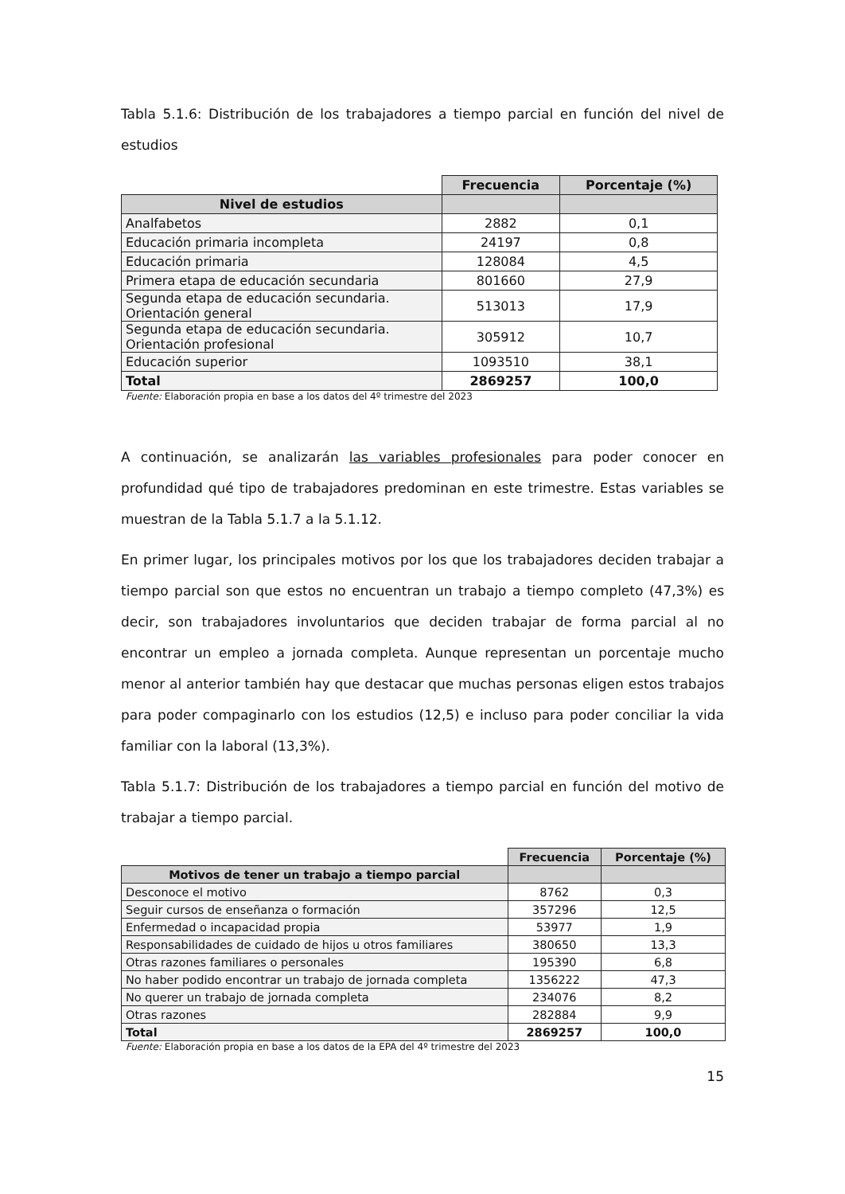Tabla 5.1.6: Distribución de los trabajadores a tiempo parcial en función del nivel de estudios
| | Frecuencia | Porcentaje (%) |
| --- | --- | --- |
| Nivel de estudios | | |
| Analfabetos | 2882 | 0,1 |
| Educación primaria incompleta | 24197 | 0,8 |
| Educación primaria | 128084 | 4,5 |
| Primera etapa de educación secundaria | 801660 | 27,9 |
| Segunda etapa de educación secundaria. Orientación general | 513013 | 17,9 |
| Segunda etapa de educación secundaria. Orientación profesional | 305912 | 10,7 |
| Educación superior | 1093510 | 38,1 |
| Total | 2869257 | 100,0 |
Fuente: Elaboración propia en base a los datos del 4º trimestre del 2023
A continuación, se analizarán las variables profesionales para poder conocer en profundidad qué tipo de trabajadores predominan en este trimestre. Estas variables se muestran de la Tabla 5.1.7 a la 5.1.12.
En primer lugar, los principales motivos por los que los trabajadores deciden trabajar a tiempo parcial son que estos no encuentran un trabajo a tiempo completo (47,3%) es decir, son trabajadores involuntarios que deciden trabajar de forma parcial al no encontrar un empleo a jornada completa. Aunque representan un porcentaje mucho menor al anterior también hay que destacar que muchas personas eligen estos trabajos para poder compaginarlo con los estudios (12,5) e incluso para poder conciliar la vida familiar con la laboral (13,3%).
Tabla 5.1.7: Distribución de los trabajadores a tiempo parcial en función del motivo de trabajar a tiempo parcial.
| | Frecuencia | Porcentaje (%) |
| --- | --- | --- |
| Motivos de tener un trabajo a tiempo parcial | | |
| Desconoce el motivo | 8762 | 0,3 |
| Seguir cursos de enseñanza o formación | 357296 | 12,5 |
| Enfermedad o incapacidad propia | 53977 | 1,9 |
| Responsabilidades de cuidado de hijos u otros familiares | 380650 | 13,3 |
| Otras razones familiares o personales | 195390 | 6,8 |
| No haber podido encontrar un trabajo de jornada completa | 1356222 | 47,3 |
| No querer un trabajo de jornada completa | 234076 | 8,2 |
| Otras razones | 282884 | 9,9 |
| Total | 2869257 | 100,0 |
Fuente: Elaboración propia en base a los datos de la EPA del 4º trimestre del 2023
15